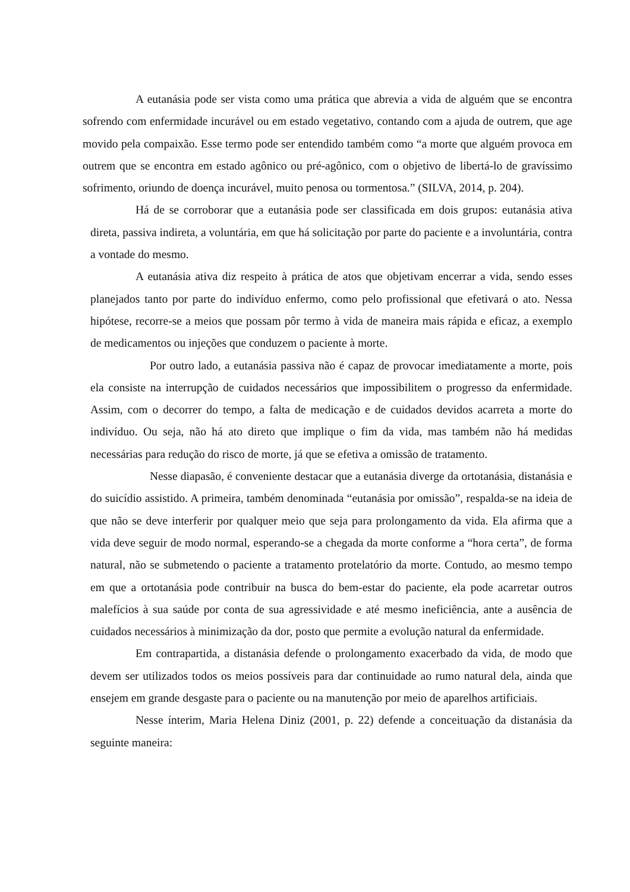A eutanásia pode ser vista como uma prática que abrevia a vida de alguém que se encontra sofrendo com enfermidade incurável ou em estado vegetativo, contando com a ajuda de outrem, que age movido pela compaixão. Esse termo pode ser entendido também como “a morte que alguém provoca em outrem que se encontra em estado agônico ou pré-agônico, com o objetivo de libertá-lo de gravíssimo sofrimento, oriundo de doença incurável, muito penosa ou tormentosa.” (SILVA, 2014, p. 204).
Há de se corroborar que a eutanásia pode ser classificada em dois grupos: eutanásia ativa direta, passiva indireta, a voluntária, em que há solicitação por parte do paciente e a involuntária, contra a vontade do mesmo.
A eutanásia ativa diz respeito à prática de atos que objetivam encerrar a vida, sendo esses planejados tanto por parte do indivíduo enfermo, como pelo profissional que efetivará o ato. Nessa hipótese, recorre-se a meios que possam pôr termo à vida de maneira mais rápida e eficaz, a exemplo de medicamentos ou injeções que conduzem o paciente à morte.
Por outro lado, a eutanásia passiva não é capaz de provocar imediatamente a morte, pois ela consiste na interrupção de cuidados necessários que impossibilitem o progresso da enfermidade. Assim, com o decorrer do tempo, a falta de medicação e de cuidados devidos acarreta a morte do indivíduo. Ou seja, não há ato direto que implique o fim da vida, mas também não há medidas necessárias para redução do risco de morte, já que se efetiva a omissão de tratamento.
Nesse diapasão, é conveniente destacar que a eutanásia diverge da ortotanásia, distanásia e do suicídio assistido. A primeira, também denominada “eutanásia por omissão”, respalda-se na ideia de que não se deve interferir por qualquer meio que seja para prolongamento da vida. Ela afirma que a vida deve seguir de modo normal, esperando-se a chegada da morte conforme a “hora certa”, de forma natural, não se submetendo o paciente a tratamento protelatório da morte. Contudo, ao mesmo tempo em que a ortotanásia pode contribuir na busca do bem-estar do paciente, ela pode acarretar outros malefícios à sua saúde por conta de sua agressividade e até mesmo ineficiência, ante a ausência de cuidados necessários à minimização da dor, posto que permite a evolução natural da enfermidade.
Em contrapartida, a distanásia defende o prolongamento exacerbado da vida, de modo que devem ser utilizados todos os meios possíveis para dar continuidade ao rumo natural dela, ainda que ensejem em grande desgaste para o paciente ou na manutenção por meio de aparelhos artificiais.
Nesse ínterim, Maria Helena Diniz (2001, p. 22) defende a conceituação da distanásia da seguinte maneira: